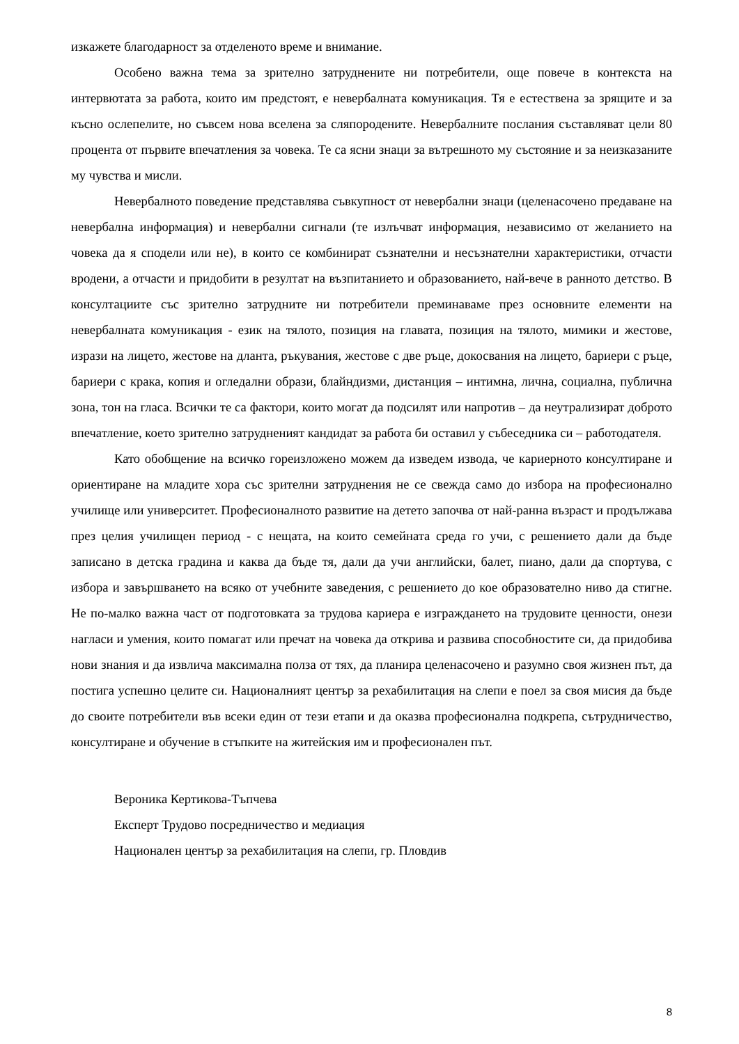изкажете благодарност за отделеното време и внимание.
Особено важна тема за зрително затруднените ни потребители, още повече в контекста на интервютата за работа, които им предстоят, е невербалната комуникация. Тя е естествена за зрящите и за късно ослепелите, но съвсем нова вселена за сляпородените. Невербалните послания съставляват цели 80 процента от първите впечатления за човека. Те са ясни знаци за вътрешното му състояние и за неизказаните му чувства и мисли.
Невербалното поведение представлява съвкупност от невербални знаци (целенасочено предаване на невербална информация) и невербални сигнали (те излъчват информация, независимо от желанието на човека да я сподели или не), в които се комбинират съзнателни и несъзнателни характеристики, отчасти вродени, а отчасти и придобити в резултат на възпитанието и образованието, най-вече в ранното детство. В консултациите със зрително затрудните ни потребители преминаваме през основните елементи на невербалната комуникация - език на тялото, позиция на главата, позиция на тялото, мимики и жестове, изрази на лицето, жестове на дланта, ръкувания, жестове с две ръце, докосвания на лицето, бариери с ръце, бариери с крака, копия и огледални образи, блайндизми, дистанция – интимна, лична, социална, публична зона, тон на гласа. Всички те са фактори, които могат да подсилят или напротив – да неутрализират доброто впечатление, което зрително затрудненият кандидат за работа би оставил у събеседника си – работодателя.
Като обобщение на всичко гореизложено можем да изведем извода, че кариерното консултиране и ориентиране на младите хора със зрителни затруднения не се свежда само до избора на професионално училище или университет. Професионалното развитие на детето започва от най-ранна възраст и продължава през целия училищен период - с нещата, на които семейната среда го учи, с решението дали да бъде записано в детска градина и каква да бъде тя, дали да учи английски, балет, пиано, дали да спортува, с избора и завършването на всяко от учебните заведения, с решението до кое образователно ниво да стигне. Не по-малко важна част от подготовката за трудова кариера е изграждането на трудовите ценности, онези нагласи и умения, които помагат или пречат на човека да открива и развива способностите си, да придобива нови знания и да извлича максимална полза от тях, да планира целенасочено и разумно своя жизнен път, да постига успешно целите си. Националният център за рехабилитация на слепи е поел за своя мисия да бъде до своите потребители във всеки един от тези етапи и да оказва професионална подкрепа, сътрудничество, консултиране и обучение в стъпките на житейския им и професионален път.
Вероника Кертикова-Тъпчева
Експерт Трудово посредничество и медиация
Национален център за рехабилитация на слепи, гр. Пловдив
8